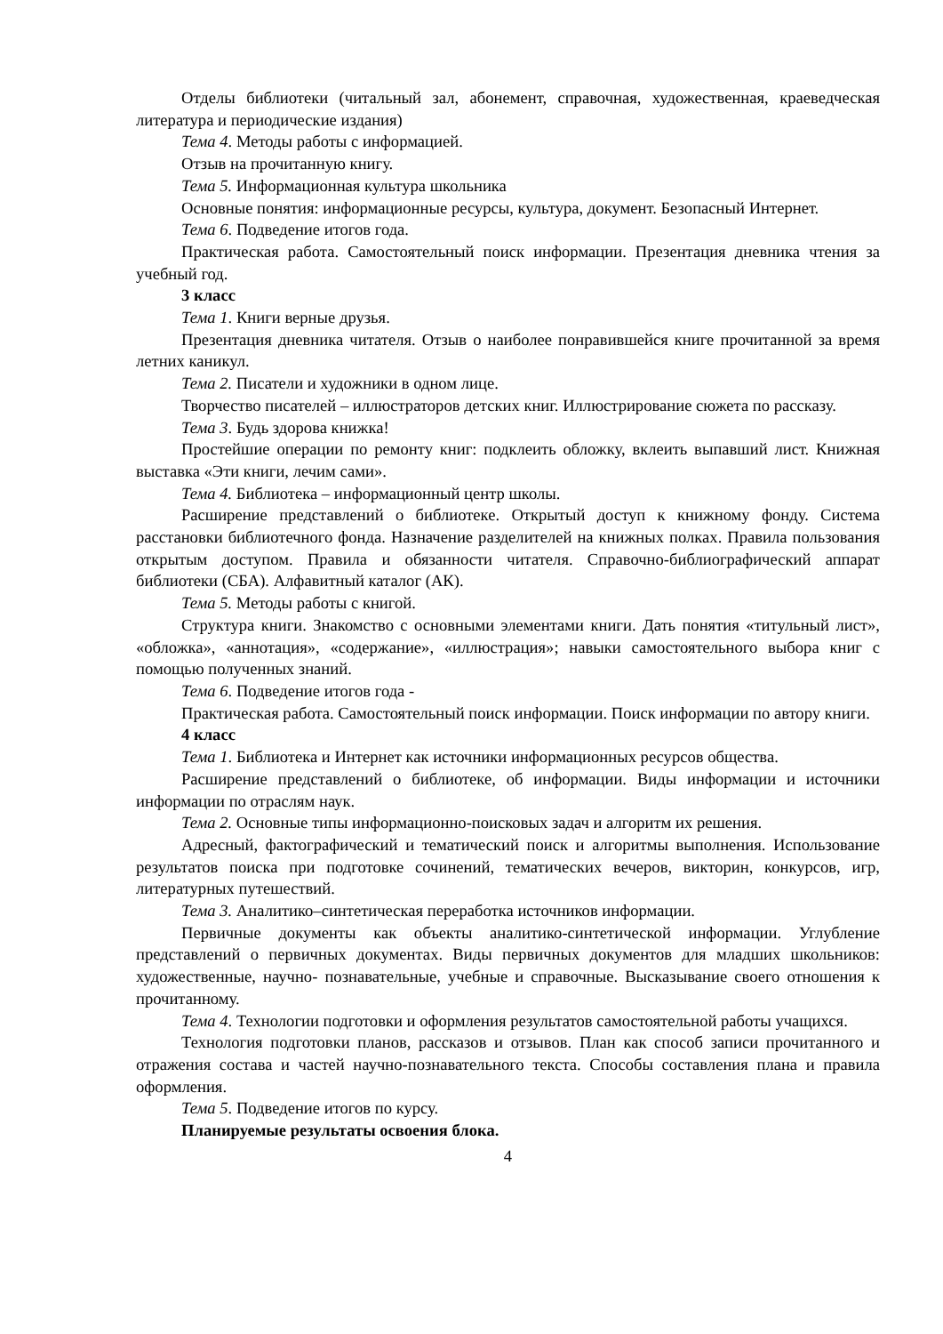Отделы библиотеки (читальный зал, абонемент, справочная, художественная, краеведческая литература и периодические издания)
Тема 4. Методы работы с информацией.
Отзыв на прочитанную книгу.
Тема 5. Информационная культура школьника
Основные понятия: информационные ресурсы, культура, документ. Безопасный Интернет.
Тема 6. Подведение итогов года.
Практическая работа. Самостоятельный поиск информации. Презентация дневника чтения за учебный год.
3 класс
Тема 1. Книги верные друзья.
Презентация дневника читателя. Отзыв о наиболее понравившейся книге прочитанной за время летних каникул.
Тема 2. Писатели и художники в одном лице.
Творчество писателей – иллюстраторов детских книг. Иллюстрирование сюжета по рассказу.
Тема 3. Будь здорова книжка!
Простейшие операции по ремонту книг: подклеить обложку, вклеить выпавший лист. Книжная выставка «Эти книги, лечим сами».
Тема 4. Библиотека – информационный центр школы.
Расширение представлений о библиотеке. Открытый доступ к книжному фонду. Система расстановки библиотечного фонда. Назначение разделителей на книжных полках. Правила пользования открытым доступом. Правила и обязанности читателя. Справочно-библиографический аппарат библиотеки (СБА). Алфавитный каталог (АК).
Тема 5. Методы работы с книгой.
Структура книги. Знакомство с основными элементами книги. Дать понятия «титульный лист», «обложка», «аннотация», «содержание», «иллюстрация»; навыки самостоятельного выбора книг с помощью полученных знаний.
Тема 6. Подведение итогов года -
Практическая работа. Самостоятельный поиск информации. Поиск информации по автору книги.
4 класс
Тема 1. Библиотека и Интернет как источники информационных ресурсов общества.
Расширение представлений о библиотеке, об информации. Виды информации и источники информации по отраслям наук.
Тема 2. Основные типы информационно-поисковых задач и алгоритм их решения.
Адресный, фактографический и тематический поиск и алгоритмы выполнения. Использование результатов поиска при подготовке сочинений, тематических вечеров, викторин, конкурсов, игр, литературных путешествий.
Тема 3. Аналитико–синтетическая переработка источников информации.
Первичные документы как объекты аналитико-синтетической информации. Углубление представлений о первичных документах. Виды первичных документов для младших школьников: художественные, научно- познавательные, учебные и справочные. Высказывание своего отношения к прочитанному.
Тема 4. Технологии подготовки и оформления результатов самостоятельной работы учащихся.
Технология подготовки планов, рассказов и отзывов. План как способ записи прочитанного и отражения состава и частей научно-познавательного текста. Способы составления плана и правила оформления.
Тема 5. Подведение итогов по курсу.
Планируемые результаты освоения блока.
4